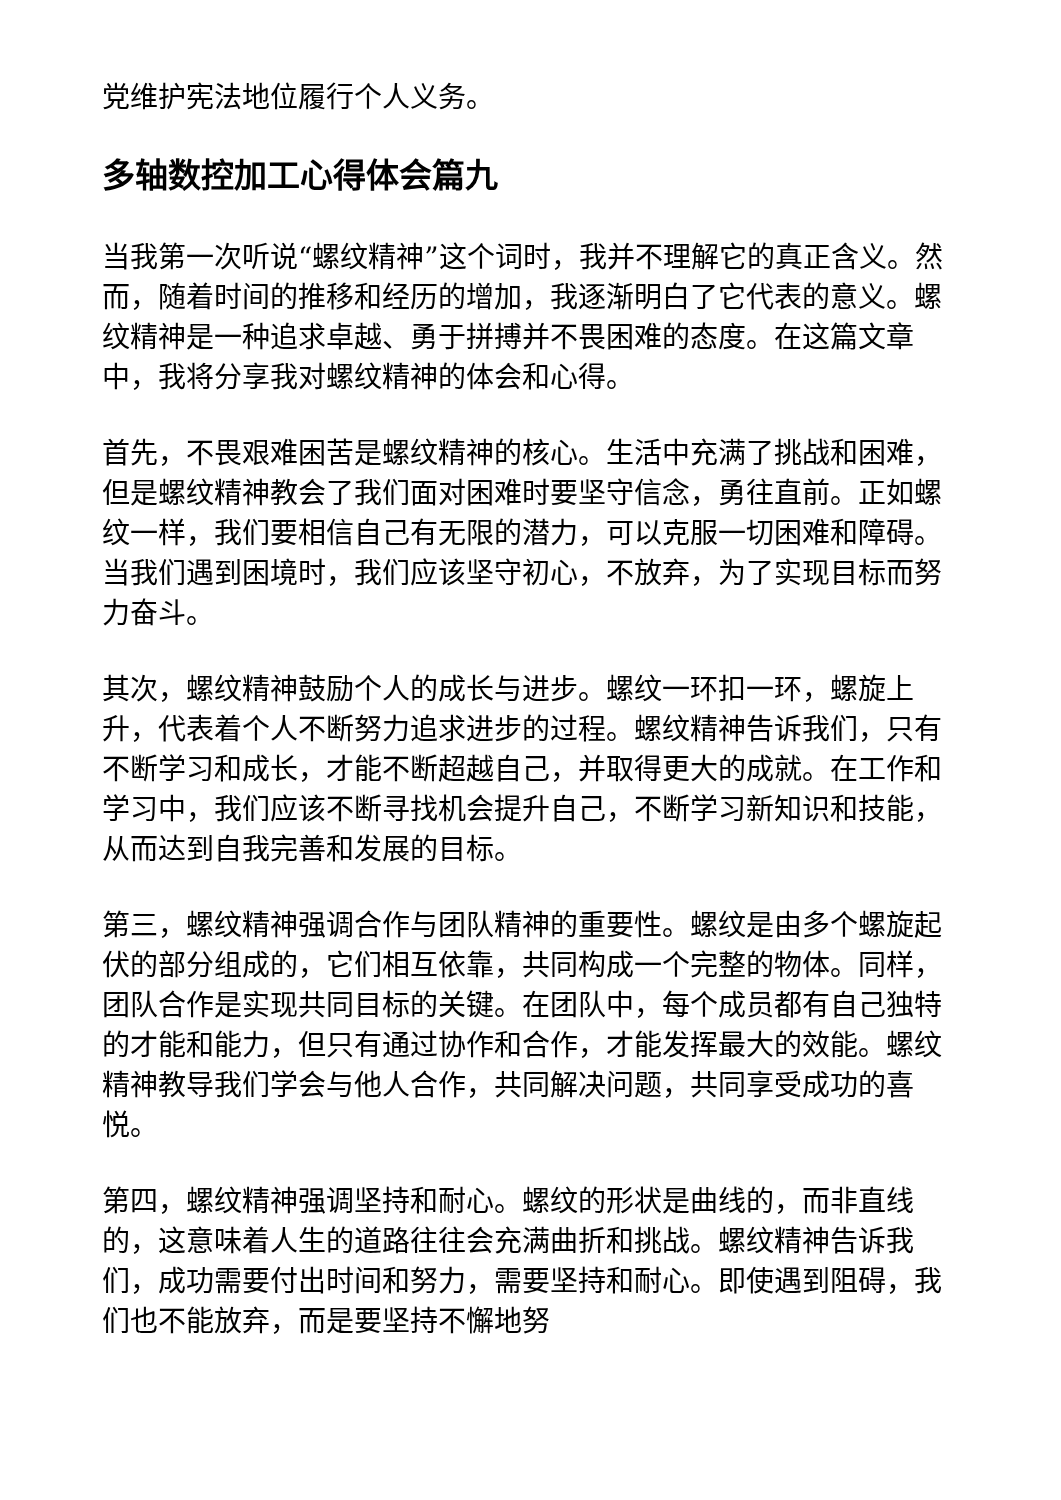党维护宪法地位履行个人义务。
多轴数控加工心得体会篇九
当我第一次听说“螺纹精神”这个词时，我并不理解它的真正含义。然而，随着时间的推移和经历的增加，我逐渐明白了它代表的意义。螺纹精神是一种追求卓越、勇于拼搏并不畏困难的态度。在这篇文章中，我将分享我对螺纹精神的体会和心得。
首先，不畏艰难困苦是螺纹精神的核心。生活中充满了挑战和困难，但是螺纹精神教会了我们面对困难时要坚守信念，勇往直前。正如螺纹一样，我们要相信自己有无限的潜力，可以克服一切困难和障碍。当我们遇到困境时，我们应该坚守初心，不放弃，为了实现目标而努力奋斗。
其次，螺纹精神鼓励个人的成长与进步。螺纹一环扣一环，螺旋上升，代表着个人不断努力追求进步的过程。螺纹精神告诉我们，只有不断学习和成长，才能不断超越自己，并取得更大的成就。在工作和学习中，我们应该不断寻找机会提升自己，不断学习新知识和技能，从而达到自我完善和发展的目标。
第三，螺纹精神强调合作与团队精神的重要性。螺纹是由多个螺旋起伏的部分组成的，它们相互依靠，共同构成一个完整的物体。同样，团队合作是实现共同目标的关键。在团队中，每个成员都有自己独特的才能和能力，但只有通过协作和合作，才能发挥最大的效能。螺纹精神教导我们学会与他人合作，共同解决问题，共同享受成功的喜悦。
第四，螺纹精神强调坚持和耐心。螺纹的形状是曲线的，而非直线的，这意味着人生的道路往往会充满曲折和挑战。螺纹精神告诉我们，成功需要付出时间和努力，需要坚持和耐心。即使遇到阻碍，我们也不能放弃，而是要坚持不懈地努